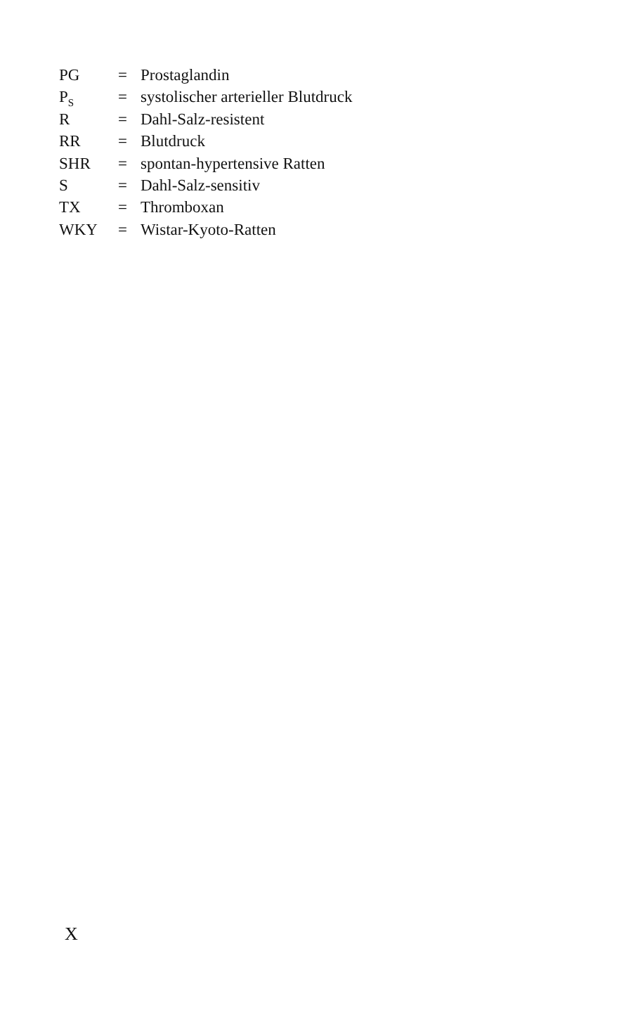| PG | = | Prostaglandin |
| P<sub>S</sub> | = | systolischer arterieller Blutdruck |
| R | = | Dahl-Salz-resistent |
| RR | = | Blutdruck |
| SHR | = | spontan-hypertensive Ratten |
| S | = | Dahl-Salz-sensitiv |
| TX | = | Thromboxan |
| WKY | = | Wistar-Kyoto-Ratten |
X